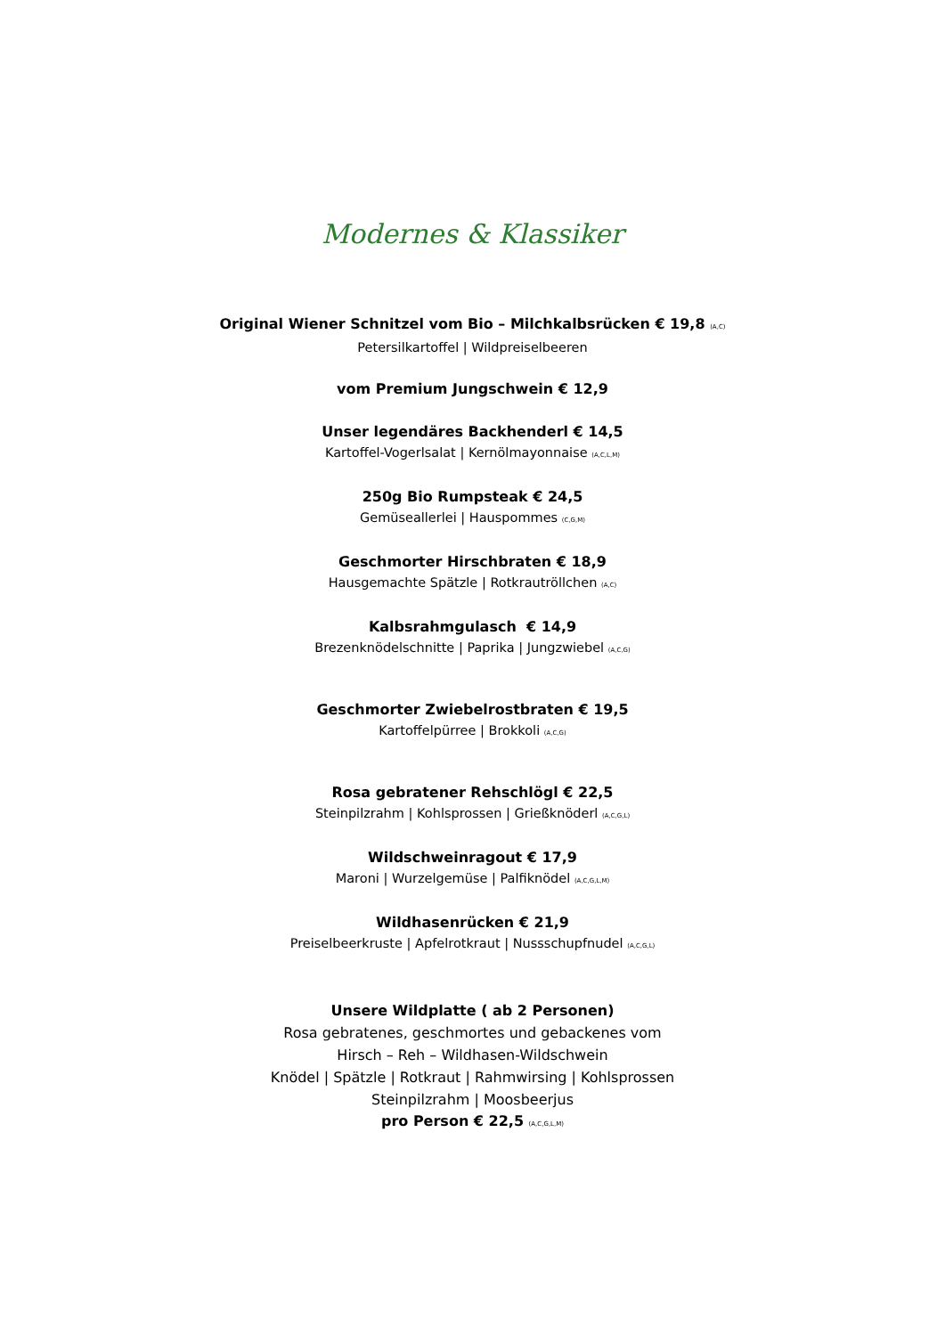Modernes & Klassiker
Original Wiener Schnitzel vom Bio – Milchkalbsrücken € 19,8 (A,C)
Petersilkartoffel | Wildpreiselbeeren
vom Premium Jungschwein € 12,9
Unser legendäres Backhenderl € 14,5
Kartoffel-Vogerlsalat | Kernölmayonnaise (A,C,L,M)
250g Bio Rumpsteak € 24,5
Gemüseallerlei | Hauspommes (C,G,M)
Geschmorter Hirschbraten € 18,9
Hausgemachte Spätzle | Rotkrautröllchen (A,C)
Kalbsrahmgulasch € 14,9
Brezenknödelschnitte | Paprika | Jungzwiebel (A,C,G)
Geschmorter Zwiebelrostbraten € 19,5
Kartoffelpürree | Brokkoli (A,C,G)
Rosa gebratener Rehschlögl € 22,5
Steinpilzrahm | Kohlsprossen | Grießknöderl (A,C,G,L)
Wildschweinragout € 17,9
Maroni | Wurzelgemüse | Palfiknödel (A,C,G,L,M)
Wildhasenrücken € 21,9
Preiselbeerkruste | Apfelrotkraut | Nussschupfnudel (A,C,G,L)
Unsere Wildplatte ( ab 2 Personen)
Rosa gebratenes, geschmortes und gebackenes vom
Hirsch – Reh – Wildhasen-Wildschwein
Knödel | Spätzle | Rotkraut | Rahmwirsing | Kohlsprossen
Steinpilzrahm | Moosbeerjus
pro Person € 22,5 (A,C,G,L,M)